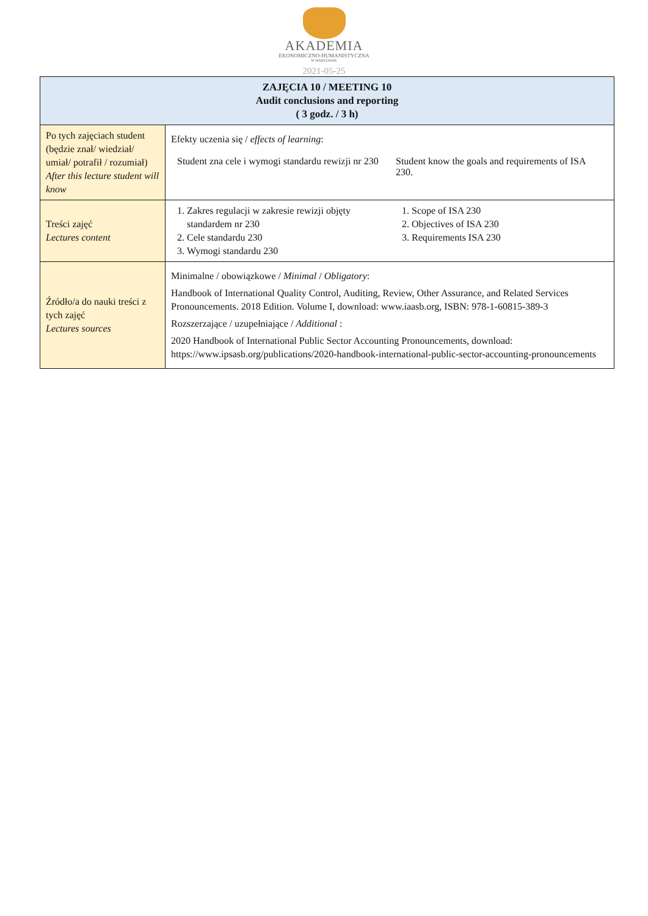AKADEMIA
EKONOMICZNO-HUMANISTYCZNA
W WARSZAWIE
2021-05-25
| ZAJĘCIA 10 / MEETING 10 Audit conclusions and reporting ( 3 godz. / 3 h) | |
| --- | --- |
| Po tych zajęciach student (będzie znał/ wiedział/ umiał/ potrafił / rozumiał) After this lecture student will know | Efekty uczenia się / effects of learning : Student zna cele i wymogi standardu rewizji nr 230 Student know the goals and requirements of ISA 230. |
| Treści zajęć Lectures content | 1. Zakres regulacji w zakresie rewizji objęty standardem nr 230 2. Cele standardu 230 3. Wymogi standardu 230 1. Scope of ISA 230 2. Objectives of ISA 230 3. Requirements ISA 230 |
| Źródło/a do nauki treści z tych zajęć Lectures sources | Minimalne / obowiązkowe / Minimal / Obligatory : Handbook of International Quality Control, Auditing, Review, Other Assurance, and Related Services Pronouncements. 2018 Edition. Volume I, download: www.iaasb.org, ISBN: 978-1-60815-389-3 Rozszerzające / uzupełniające / Additional : 2020 Handbook of International Public Sector Accounting Pronouncements, download: https://www.ipsasb.org/publications/2020-handbook-international-public-sector-accounting-pronouncements |